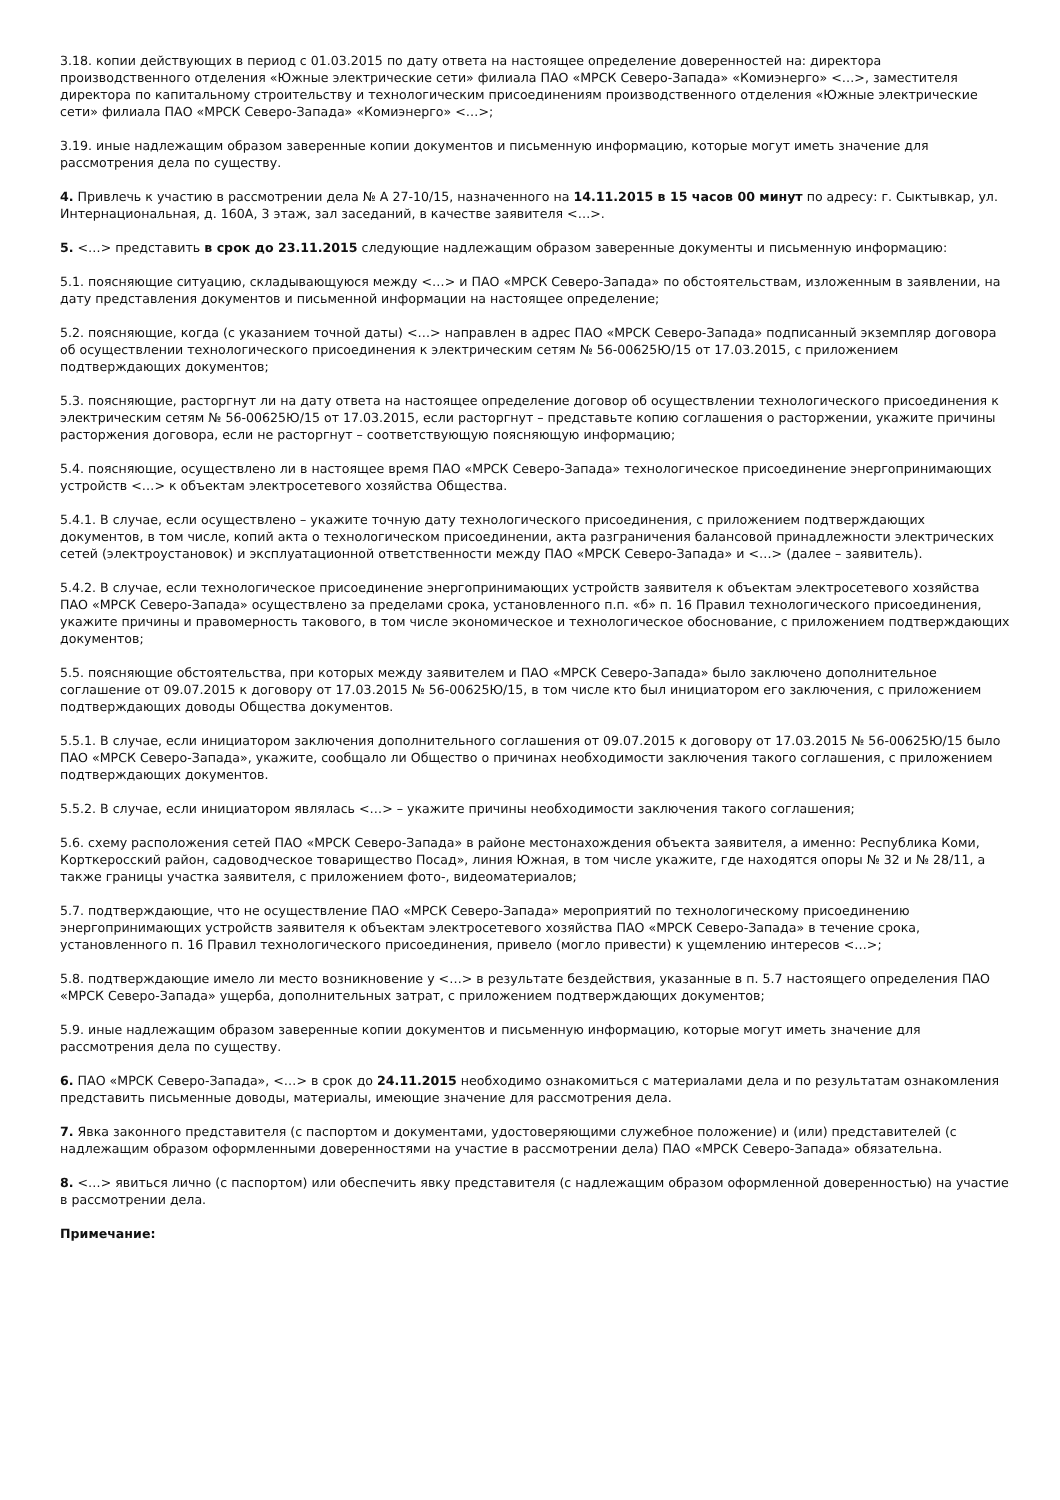3.18. копии действующих в период с 01.03.2015 по дату ответа на настоящее определение доверенностей на: директора производственного отделения «Южные электрические сети» филиала ПАО «МРСК Северо-Запада» «Комиэнерго» <…>, заместителя директора по капитальному строительству и технологическим присоединениям производственного отделения «Южные электрические сети» филиала ПАО «МРСК Северо-Запада» «Комиэнерго» <…>;
3.19. иные надлежащим образом заверенные копии документов и письменную информацию, которые могут иметь значение для рассмотрения дела по существу.
4. Привлечь к участию в рассмотрении дела № А 27-10/15, назначенного на 14.11.2015 в 15 часов 00 минут по адресу: г. Сыктывкар, ул. Интернациональная, д. 160А, 3 этаж, зал заседаний, в качестве заявителя <…>.
5. <…> представить в срок до 23.11.2015 следующие надлежащим образом заверенные документы и письменную информацию:
5.1. поясняющие ситуацию, складывающуюся между <…> и ПАО «МРСК Северо-Запада» по обстоятельствам, изложенным в заявлении, на дату представления документов и письменной информации на настоящее определение;
5.2. поясняющие, когда (с указанием точной даты) <…> направлен в адрес ПАО «МРСК Северо-Запада» подписанный экземпляр договора об осуществлении технологического присоединения к электрическим сетям № 56-00625Ю/15 от 17.03.2015, с приложением подтверждающих документов;
5.3. поясняющие, расторгнут ли на дату ответа на настоящее определение договор об осуществлении технологического присоединения к электрическим сетям № 56-00625Ю/15 от 17.03.2015, если расторгнут – представьте копию соглашения о расторжении, укажите причины расторжения договора, если не расторгнут – соответствующую поясняющую информацию;
5.4. поясняющие, осуществлено ли в настоящее время ПАО «МРСК Северо-Запада» технологическое присоединение энергопринимающих устройств <…> к объектам электросетевого хозяйства Общества.
5.4.1. В случае, если осуществлено – укажите точную дату технологического присоединения, с приложением подтверждающих документов, в том числе, копий акта о технологическом присоединении, акта разграничения балансовой принадлежности электрических сетей (электроустановок) и эксплуатационной ответственности между ПАО «МРСК Северо-Запада» и <…> (далее – заявитель).
5.4.2. В случае, если технологическое присоединение энергопринимающих устройств заявителя к объектам электросетевого хозяйства ПАО «МРСК Северо-Запада» осуществлено за пределами срока, установленного п.п. «б» п. 16 Правил технологического присоединения, укажите причины и правомерность такового, в том числе экономическое и технологическое обоснование, с приложением подтверждающих документов;
5.5. поясняющие обстоятельства, при которых между заявителем и ПАО «МРСК Северо-Запада» было заключено дополнительное соглашение от 09.07.2015 к договору от 17.03.2015 № 56-00625Ю/15, в том числе кто был инициатором его заключения, с приложением подтверждающих доводы Общества документов.
5.5.1. В случае, если инициатором заключения дополнительного соглашения от 09.07.2015 к договору от 17.03.2015 № 56-00625Ю/15 было ПАО «МРСК Северо-Запада», укажите, сообщало ли Общество о причинах необходимости заключения такого соглашения, с приложением подтверждающих документов.
5.5.2. В случае, если инициатором являлась <…> – укажите причины необходимости заключения такого соглашения;
5.6. схему расположения сетей ПАО «МРСК Северо-Запада» в районе местонахождения объекта заявителя, а именно: Республика Коми, Корткеросский район, садоводческое товарищество Посад», линия Южная, в том числе укажите, где находятся опоры № 32 и № 28/11, а также границы участка заявителя, с приложением фото-, видеоматериалов;
5.7. подтверждающие, что не осуществление ПАО «МРСК Северо-Запада» мероприятий по технологическому присоединению энергопринимающих устройств заявителя к объектам электросетевого хозяйства ПАО «МРСК Северо-Запада» в течение срока, установленного п. 16 Правил технологического присоединения, привело (могло привести) к ущемлению интересов <…>;
5.8. подтверждающие имело ли место возникновение у <…> в результате бездействия, указанные в п. 5.7 настоящего определения ПАО «МРСК Северо-Запада» ущерба, дополнительных затрат, с приложением подтверждающих документов;
5.9. иные надлежащим образом заверенные копии документов и письменную информацию, которые могут иметь значение для рассмотрения дела по существу.
6. ПАО «МРСК Северо-Запада», <…> в срок до 24.11.2015 необходимо ознакомиться с материалами дела и по результатам ознакомления представить письменные доводы, материалы, имеющие значение для рассмотрения дела.
7. Явка законного представителя (с паспортом и документами, удостоверяющими служебное положение) и (или) представителей (с надлежащим образом оформленными доверенностями на участие в рассмотрении дела) ПАО «МРСК Северо-Запада» обязательна.
8. <…> явиться лично (с паспортом) или обеспечить явку представителя (с надлежащим образом оформленной доверенностью) на участие в рассмотрении дела.
Примечание: